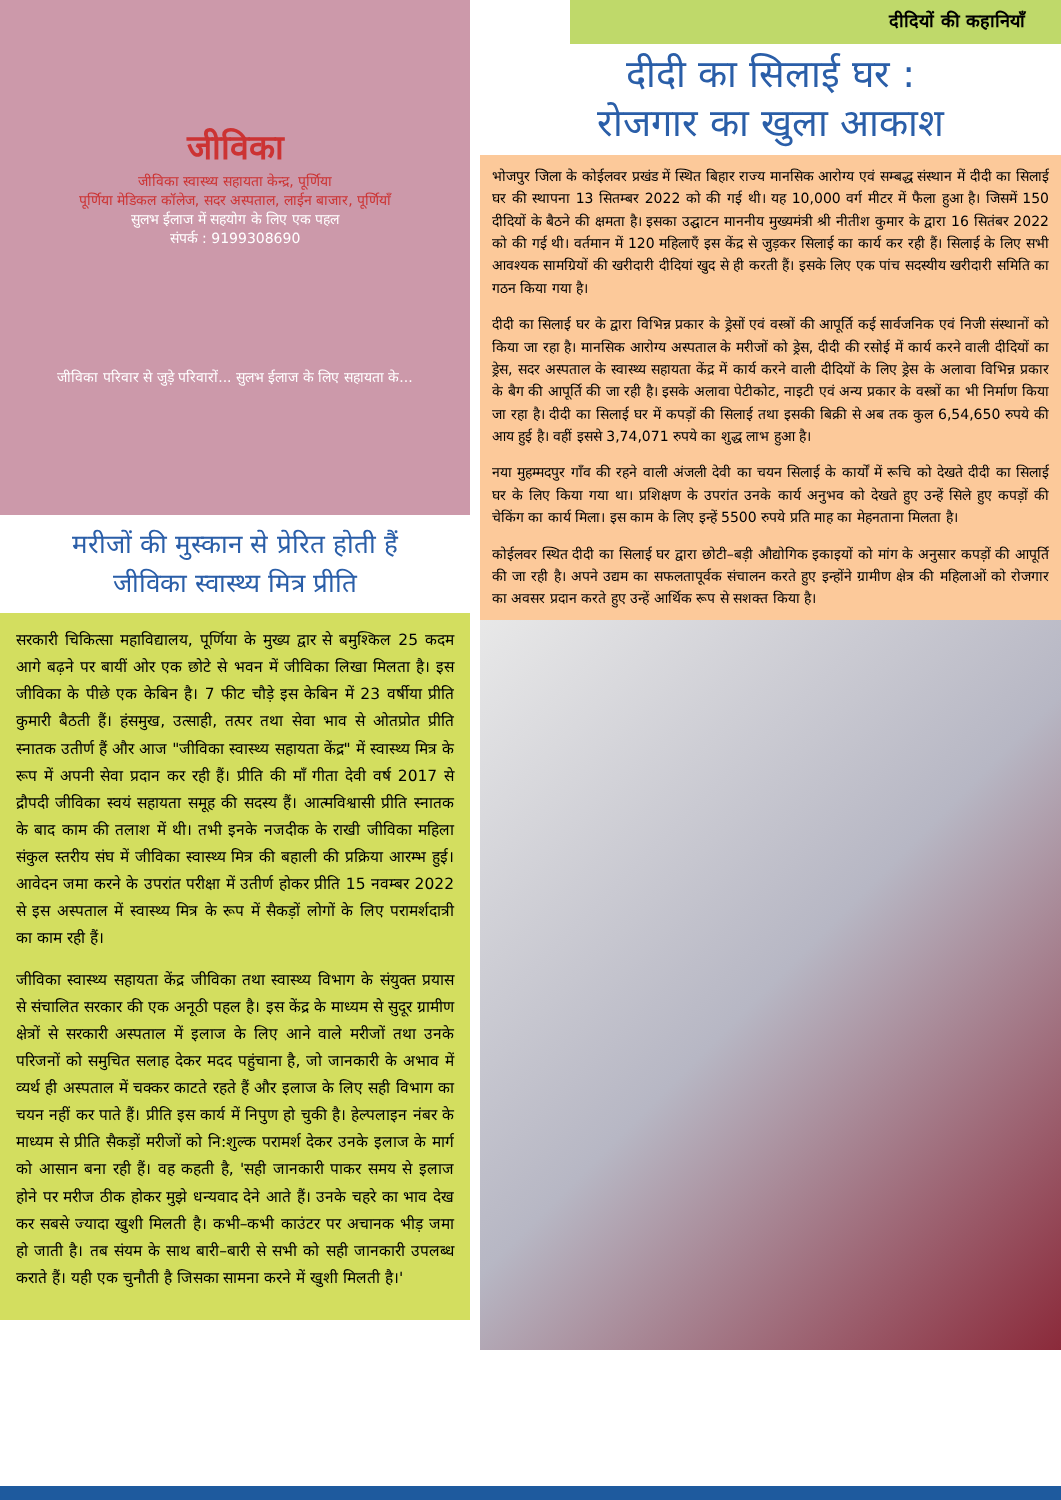जीविका
जीविका स्वास्थ्य सहायता केन्द्र, पूर्णिया
पूर्णिया मेडिकल कॉलेज, सदर अस्पताल, लाईन बाजार, पूर्णियाँ
सुलभ ईलाज में सहयोग के लिए एक पहल
संपर्क : 9199308690
जीविका परिवार से जुड़े परिवारों... सुलभ ईलाज के लिए सहायता के...
मरीजों की मुस्कान से प्रेरित होती हैं
जीविका स्वास्थ्य मित्र प्रीति
सरकारी चिकित्सा महाविद्यालय, पूर्णिया के मुख्य द्वार से बमुश्किल 25 कदम आगे बढ़ने पर बायीं ओर एक छोटे से भवन में जीविका लिखा मिलता है। इस जीविका के पीछे एक केबिन है। 7 फीट चौड़े इस केबिन में 23 वर्षीया प्रीति कुमारी बैठती हैं। हंसमुख, उत्साही, तत्पर तथा सेवा भाव से ओतप्रोत प्रीति स्नातक उतीर्ण हैं और आज "जीविका स्वास्थ्य सहायता केंद्र" में स्वास्थ्य मित्र के रूप में अपनी सेवा प्रदान कर रही हैं। प्रीति की माँ गीता देवी वर्ष 2017 से द्रौपदी जीविका स्वयं सहायता समूह की सदस्य हैं। आत्मविश्वासी प्रीति स्नातक के बाद काम की तलाश में थी। तभी इनके नजदीक के राखी जीविका महिला संकुल स्तरीय संघ में जीविका स्वास्थ्य मित्र की बहाली की प्रक्रिया आरम्भ हुई। आवेदन जमा करने के उपरांत परीक्षा में उतीर्ण होकर प्रीति 15 नवम्बर 2022 से इस अस्पताल में स्वास्थ्य मित्र के रूप में सैकड़ों लोगों के लिए परामर्शदात्री का काम रही हैं।
जीविका स्वास्थ्य सहायता केंद्र जीविका तथा स्वास्थ्य विभाग के संयुक्त प्रयास से संचालित सरकार की एक अनूठी पहल है। इस केंद्र के माध्यम से सुदूर ग्रामीण क्षेत्रों से सरकारी अस्पताल में इलाज के लिए आने वाले मरीजों तथा उनके परिजनों को समुचित सलाह देकर मदद पहुंचाना है, जो जानकारी के अभाव में व्यर्थ ही अस्पताल में चक्कर काटते रहते हैं और इलाज के लिए सही विभाग का चयन नहीं कर पाते हैं। प्रीति इस कार्य में निपुण हो चुकी है। हेल्पलाइन नंबर के माध्यम से प्रीति सैकड़ों मरीजों को नि:शुल्क परामर्श देकर उनके इलाज के मार्ग को आसान बना रही हैं। वह कहती है, 'सही जानकारी पाकर समय से इलाज होने पर मरीज ठीक होकर मुझे धन्यवाद देने आते हैं। उनके चहरे का भाव देख कर सबसे ज्यादा खुशी मिलती है। कभी–कभी काउंटर पर अचानक भीड़ जमा हो जाती है। तब संयम के साथ बारी–बारी से सभी को सही जानकारी उपलब्ध कराते हैं। यही एक चुनौती है जिसका सामना करने में खुशी मिलती है।'
दीदियों की कहानियाँ
दीदी का सिलाई घर :
रोजगार का खुला आकाश
भोजपुर जिला के कोईलवर प्रखंड में स्थित बिहार राज्य मानसिक आरोग्य एवं सम्बद्ध संस्थान में दीदी का सिलाई घर की स्थापना 13 सितम्बर 2022 को की गई थी। यह 10,000 वर्ग मीटर में फैला हुआ है। जिसमें 150 दीदियों के बैठने की क्षमता है। इसका उद्घाटन माननीय मुख्यमंत्री श्री नीतीश कुमार के द्वारा 16 सितंबर 2022 को की गई थी। वर्तमान में 120 महिलाएँ इस केंद्र से जुड़कर सिलाई का कार्य कर रही हैं। सिलाई के लिए सभी आवश्यक सामग्रियों की खरीदारी दीदियां खुद से ही करती हैं। इसके लिए एक पांच सदस्यीय खरीदारी समिति का गठन किया गया है।
दीदी का सिलाई घर के द्वारा विभिन्न प्रकार के ड्रेसों एवं वस्त्रों की आपूर्ति कई सार्वजनिक एवं निजी संस्थानों को किया जा रहा है। मानसिक आरोग्य अस्पताल के मरीजों को ड्रेस, दीदी की रसोई में कार्य करने वाली दीदियों का ड्रेस, सदर अस्पताल के स्वास्थ्य सहायता केंद्र में कार्य करने वाली दीदियों के लिए ड्रेस के अलावा विभिन्न प्रकार के बैग की आपूर्ति की जा रही है। इसके अलावा पेटीकोट, नाइटी एवं अन्य प्रकार के वस्त्रों का भी निर्माण किया जा रहा है। दीदी का सिलाई घर में कपड़ों की सिलाई तथा इसकी बिक्री से अब तक कुल 6,54,650 रुपये की आय हुई है। वहीं इससे 3,74,071 रुपये का शुद्ध लाभ हुआ है।
नया मुहम्मदपुर गाँव की रहने वाली अंजली देवी का चयन सिलाई के कार्यों में रूचि को देखते दीदी का सिलाई घर के लिए किया गया था। प्रशिक्षण के उपरांत उनके कार्य अनुभव को देखते हुए उन्हें सिले हुए कपड़ों की चेकिंग का कार्य मिला। इस काम के लिए इन्हें 5500 रुपये प्रति माह का मेहनताना मिलता है।
कोईलवर स्थित दीदी का सिलाई घर द्वारा छोटी–बड़ी औद्योगिक इकाइयों को मांग के अनुसार कपड़ों की आपूर्ति की जा रही है। अपने उद्यम का सफलतापूर्वक संचालन करते हुए इन्होंने ग्रामीण क्षेत्र की महिलाओं को रोजगार का अवसर प्रदान करते हुए उन्हें आर्थिक रूप से सशक्त किया है।